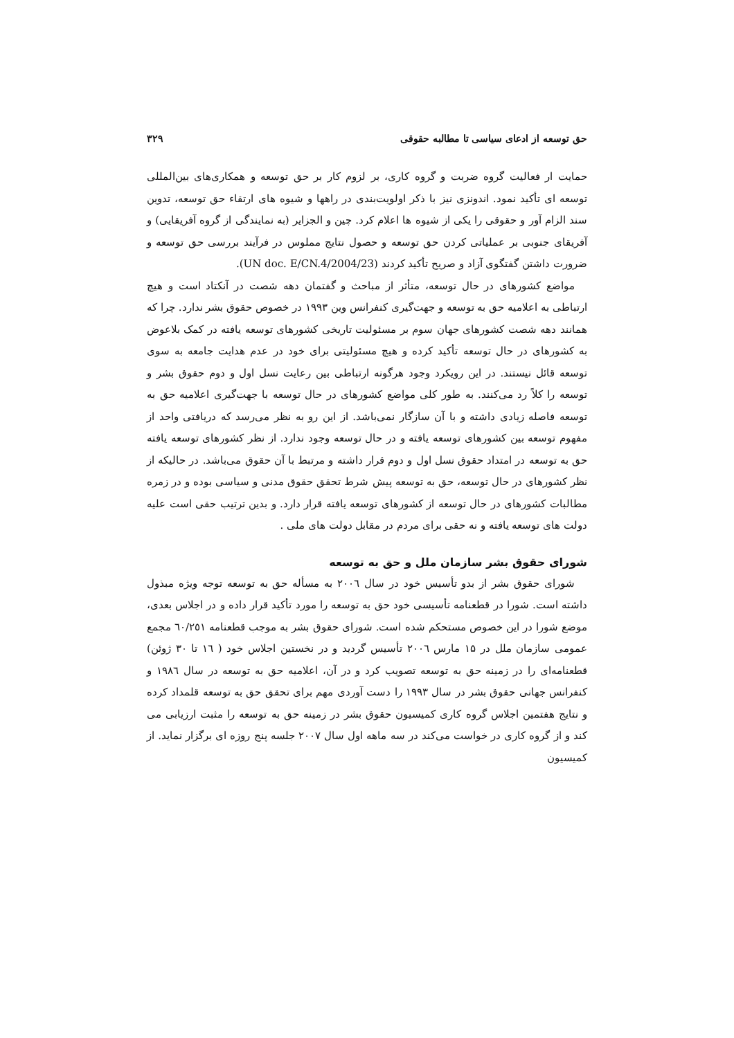حق توسعه از ادعای سیاسی تا مطالبه حقوقی ۳۲۹
حمایت ار فعالیت گروه ضربت و گروه کاری، بر لزوم کار بر حق توسعه و همکاری‌های بین‌المللی توسعه ای تأکید نمود. اندونزی نیز با ذکر اولویت‌بندی در راهها و شیوه های ارتقاء حق توسعه، تدوین سند الزام آور و حقوقی را یکی از شیوه ها اعلام کرد. چین و الجزایر (به نمایندگی از گروه آفریقایی) و آفریقای جنوبی بر عملیاتی کردن حق توسعه و حصول نتایج مملوس در فرآیند بررسی حق توسعه و ضرورت داشتن گفتگوی آزاد و صریح تأکید کردند (UN doc. E/CN.4/2004/23).
مواضع کشورهای در حال توسعه، متأثر از مباحث و گفتمان دهه شصت در آنکتاد است و هیچ ارتباطی به اعلامیه حق به توسعه و جهت‌گیری کنفرانس وین ۱۹۹۳ در خصوص حقوق بشر ندارد. چرا که همانند دهه شصت کشورهای جهان سوم بر مسئولیت تاریخی کشورهای توسعه یافته در کمک بلاعوض به کشورهای در حال توسعه تأکید کرده و هیچ مسئولیتی برای خود در عدم هدایت جامعه به سوی توسعه قائل نیستند. در این رویکرد وجود هرگونه ارتباطی بین رعایت نسل اول و دوم حقوق بشر و توسعه را کلاً رد می‌کنند. به طور کلی مواضع کشورهای در حال توسعه با جهت‌گیری اعلامیه حق به توسعه فاصله زیادی داشته و با آن سازگار نمی‌باشد. از این رو به نظر می‌رسد که دریافتی واحد از مفهوم توسعه بین کشورهای توسعه یافته و در حال توسعه وجود ندارد. از نظر کشورهای توسعه یافته حق به توسعه در امتداد حقوق نسل اول و دوم قرار داشته و مرتبط با آن حقوق می‌باشد. در حالیکه از نظر کشورهای در حال توسعه، حق به توسعه پیش شرط تحقق حقوق مدنی و سیاسی بوده و در زمره مطالبات کشورهای در حال توسعه از کشورهای توسعه یافته قرار دارد. و بدین ترتیب حقی است علیه دولت های توسعه یافته و نه حقی برای مردم در مقابل دولت های ملی .
شورای حقوق بشر سازمان ملل و حق به توسعه
شورای حقوق بشر از بدو تأسیس خود در سال ۲۰۰٦ به مسأله حق به توسعه توجه ویژه مبذول داشته است. شورا در قطعنامه تأسیسی خود حق به توسعه را مورد تأکید قرار داده و در اجلاس بعدی، موضع شورا در این خصوص مستحکم شده است. شورای حقوق بشر به موجب قطعنامه ٦٠/٢٥١ مجمع عمومی سازمان ملل در ۱۵ مارس ۲۰۰٦ تأسیس گردید و در نخستین اجلاس خود ( ١٦ تا ۳۰ ژوئن) قطعنامه‌ای را در زمینه حق به توسعه تصویب کرد و در آن، اعلامیه حق به توسعه در سال ١٩٨٦ و کنفرانس جهانی حقوق بشر در سال ۱۹۹۳ را دست آوردی مهم برای تحقق حق به توسعه قلمداد کرده و نتایج هفتمین اجلاس گروه کاری کمیسیون حقوق بشر در زمینه حق به توسعه را مثبت ارزیابی می کند و از گروه کاری در خواست می‌کند در سه ماهه اول سال ۲۰۰۷ جلسه پنج روزه ای برگزار نماید. از کمیسیون